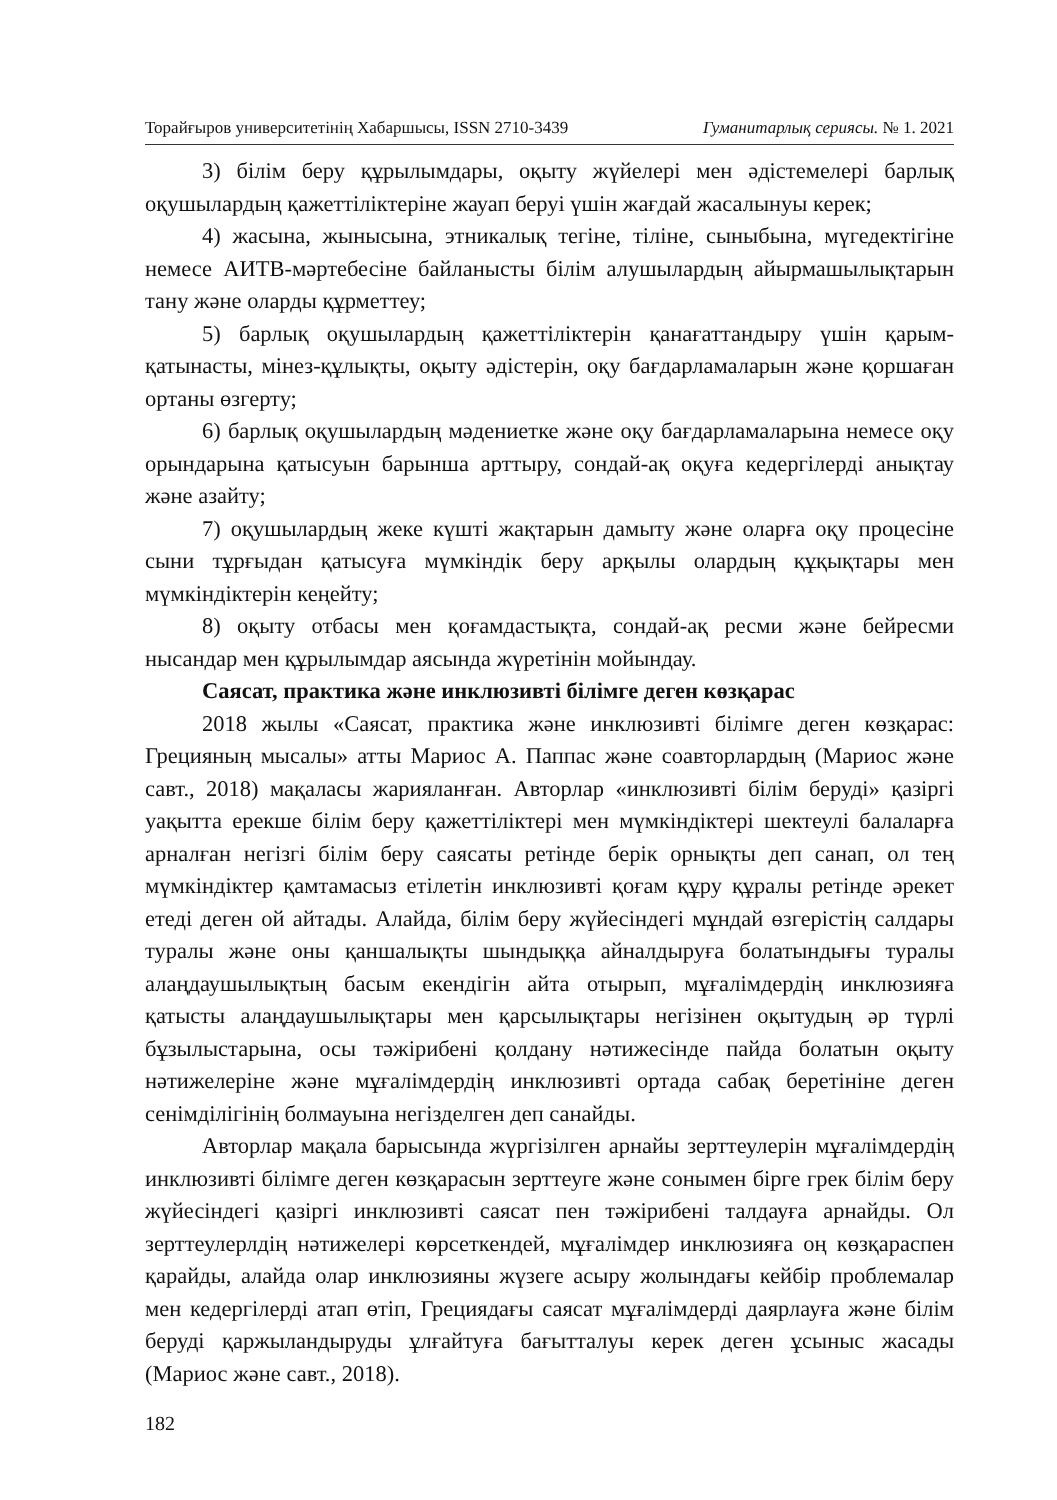Торайғыров университетінің Хабаршысы, ISSN 2710-3439 Гуманитарлық сериясы. № 1. 2021
3) білім беру құрылымдары, оқыту жүйелері мен әдістемелері барлық оқушылардың қажеттіліктеріне жауап беруі үшін жағдай жасалынуы керек;
4) жасына, жынысына, этникалық тегіне, тіліне, сыныбына, мүгедектігіне немесе АИТВ-мәртебесіне байланысты білім алушылардың айырмашылықтарын тану және оларды құрметтеу;
5) барлық оқушылардың қажеттіліктерін қанағаттандыру үшін қарым-қатынасты, мінез-құлықты, оқыту әдістерін, оқу бағдарламаларын және қоршаған ортаны өзгерту;
6) барлық оқушылардың мәдениетке және оқу бағдарламаларына немесе оқу орындарына қатысуын барынша арттыру, сондай-ақ оқуға кедергілерді анықтау және азайту;
7) оқушылардың жеке күшті жақтарын дамыту және оларға оқу процесіне сыни тұрғыдан қатысуға мүмкіндік беру арқылы олардың құқықтары мен мүмкіндіктерін кеңейту;
8) оқыту отбасы мен қоғамдастықта, сондай-ақ ресми және бейресми нысандар мен құрылымдар аясында жүретінін мойындау.
Саясат, практика және инклюзивті білімге деген көзқарас
2018 жылы «Саясат, практика және инклюзивті білімге деген көзқарас: Грецияның мысалы» атты Мариос А. Паппас және соавторлардың (Мариос және савт., 2018) мақаласы жарияланған. Авторлар «инклюзивті білім беруді» қазіргі уақытта ерекше білім беру қажеттіліктері мен мүмкіндіктері шектеулі балаларға арналған негізгі білім беру саясаты ретінде берік орнықты деп санап, ол тең мүмкіндіктер қамтамасыз етілетін инклюзивті қоғам құру құралы ретінде әрекет етеді деген ой айтады. Алайда, білім беру жүйесіндегі мұндай өзгерістің салдары туралы және оны қаншалықты шындыққа айналдыруға болатындығы туралы алаңдаушылықтың басым екендігін айта отырып, мұғалімдердің инклюзияға қатысты алаңдаушылықтары мен қарсылықтары негізінен оқытудың әр түрлі бұзылыстарына, осы тәжірибені қолдану нәтижесінде пайда болатын оқыту нәтижелеріне және мұғалімдердің инклюзивті ортада сабақ беретініне деген сенімділігінің болмауына негізделген деп санайды.
Авторлар мақала барысында жүргізілген арнайы зерттеулерін мұғалімдердің инклюзивті білімге деген көзқарасын зерттеуге және сонымен бірге грек білім беру жүйесіндегі қазіргі инклюзивті саясат пен тәжірибені талдауға арнайды. Ол зерттеулерлдің нәтижелері көрсеткендей, мұғалімдер инклюзияға оң көзқараспен қарайды, алайда олар инклюзияны жүзеге асыру жолындағы кейбір проблемалар мен кедергілерді атап өтіп, Грециядағы саясат мұғалімдерді даярлауға және білім беруді қаржыландыруды ұлғайтуға бағытталуы керек деген ұсыныс жасады (Мариос және савт., 2018).
182